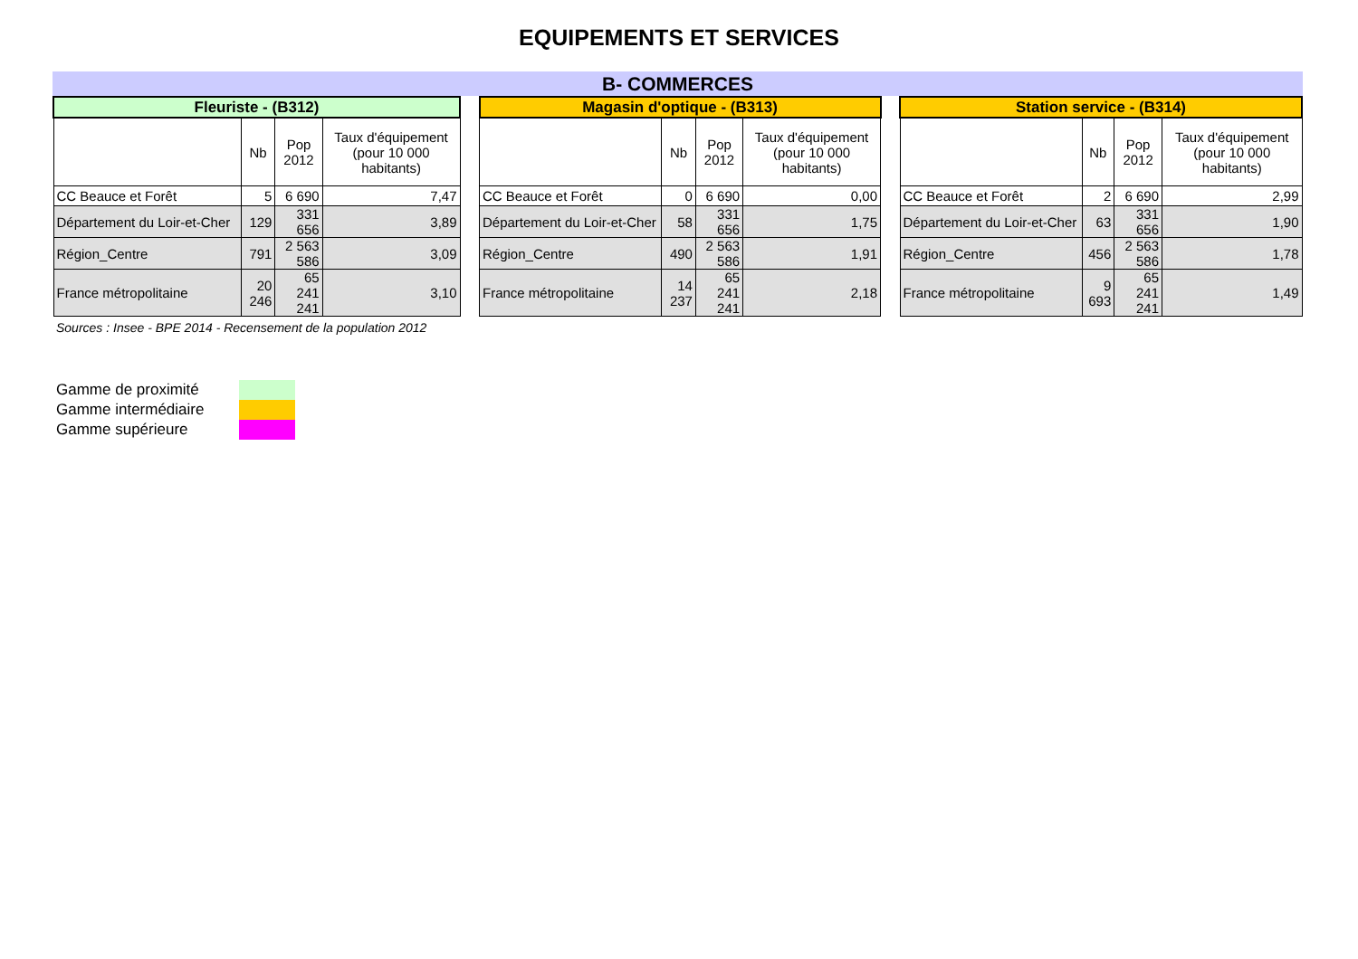EQUIPEMENTS ET SERVICES
B- COMMERCES
| Fleuriste - (B312) | | | |
| --- | --- | --- | --- |
| | Nb | Pop 2012 | Taux d'équipement (pour 10 000 habitants) |
| CC Beauce et Forêt | 5 | 6 690 | 7,47 |
| Département du Loir-et-Cher | 129 | 331 656 | 3,89 |
| Région_Centre | 791 | 2 563 586 | 3,09 |
| France métropolitaine | 20 246 | 65 241 241 | 3,10 |
| Magasin d'optique - (B313) | | | |
| --- | --- | --- | --- |
| | Nb | Pop 2012 | Taux d'équipement (pour 10 000 habitants) |
| CC Beauce et Forêt | 0 | 6 690 | 0,00 |
| Département du Loir-et-Cher | 58 | 331 656 | 1,75 |
| Région_Centre | 490 | 2 563 586 | 1,91 |
| France métropolitaine | 14 237 | 65 241 241 | 2,18 |
| Station service - (B314) | | | |
| --- | --- | --- | --- |
| | Nb | Pop 2012 | Taux d'équipement (pour 10 000 habitants) |
| CC Beauce et Forêt | 2 | 6 690 | 2,99 |
| Département du Loir-et-Cher | 63 | 331 656 | 1,90 |
| Région_Centre | 456 | 2 563 586 | 1,78 |
| France métropolitaine | 9 693 | 65 241 241 | 1,49 |
Sources : Insee - BPE 2014 - Recensement de la population 2012
Gamme de proximité
Gamme intermédiaire
Gamme supérieure